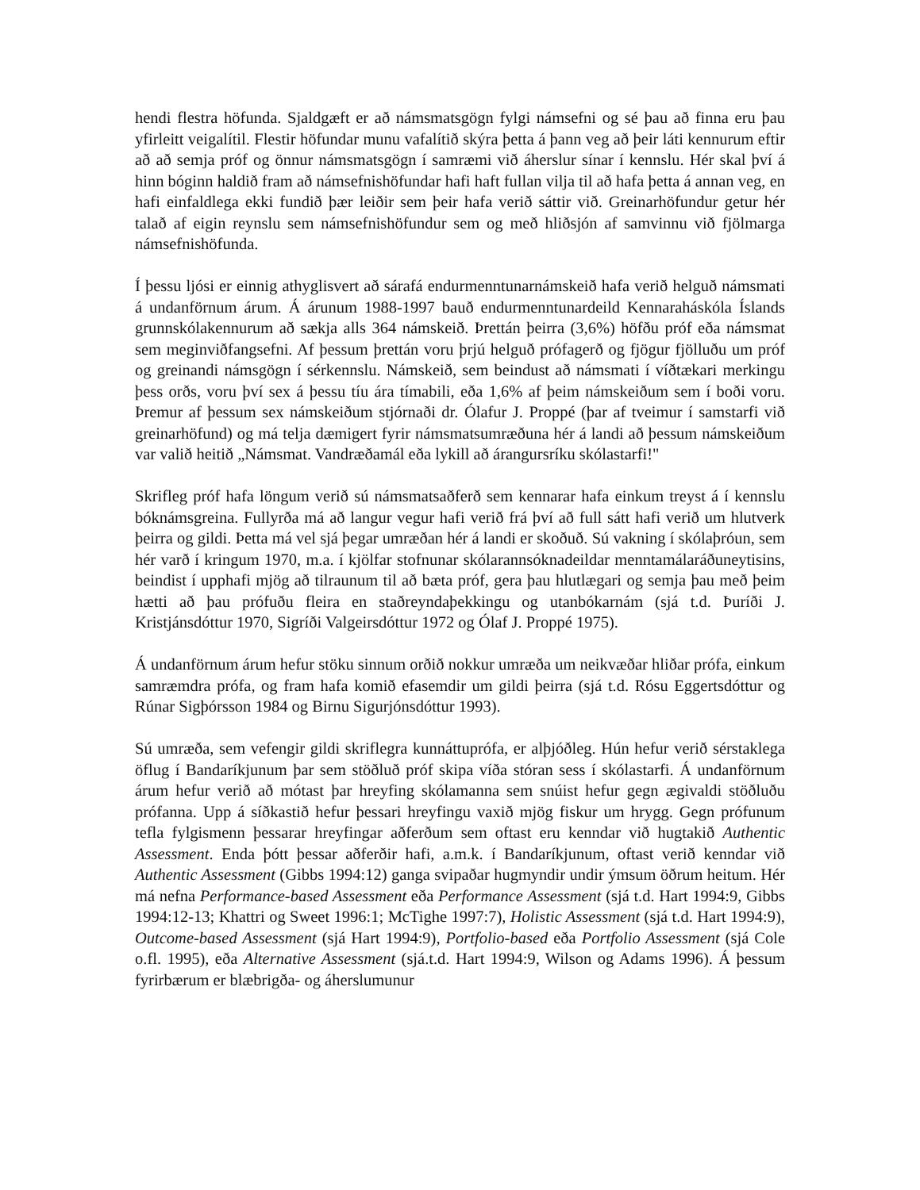hendi flestra höfunda. Sjaldgæft er að námsmatsgögn fylgi námsefni og sé þau að finna eru þau yfirleitt veigalítil. Flestir höfundar munu vafalítið skýra þetta á þann veg að þeir láti kennurum eftir að að semja próf og önnur námsmatsgögn í samræmi við áherslur sínar í kennslu. Hér skal því á hinn bóginn haldið fram að námsefnishöfundar hafi haft fullan vilja til að hafa þetta á annan veg, en hafi einfaldlega ekki fundið þær leiðir sem þeir hafa verið sáttir við. Greinarhöfundur getur hér talað af eigin reynslu sem námsefnishöfundur sem og með hliðsjón af samvinnu við fjölmarga námsefnishöfunda.
Í þessu ljósi er einnig athyglisvert að sárafá endurmenntunarnámskeið hafa verið helguð námsmati á undanförnum árum. Á árunum 1988-1997 bauð endurmenntunardeild Kennaraháskóla Íslands grunnskólakennurum að sækja alls 364 námskeið. Þrettán þeirra (3,6%) höfðu próf eða námsmat sem meginviðfangsefni. Af þessum þrettán voru þrjú helguð prófagerð og fjögur fjölluðu um próf og greinandi námsgögn í sérkennslu. Námskeið, sem beindust að námsmati í víðtækari merkingu þess orðs, voru því sex á þessu tíu ára tímabili, eða 1,6% af þeim námskeiðum sem í boði voru. Þremur af þessum sex námskeiðum stjórnaði dr. Ólafur J. Proppé (þar af tveimur í samstarfi við greinarhöfund) og má telja dæmigert fyrir námsmatsumræðuna hér á landi að þessum námskeiðum var valið heitið „Námsmat. Vandræðamál eða lykill að árangursríku skólastarfi!"
Skrifleg próf hafa löngum verið sú námsmatsaðferð sem kennarar hafa einkum treyst á í kennslu bóknámsgreina. Fullyrða má að langur vegur hafi verið frá því að full sátt hafi verið um hlutverk þeirra og gildi. Þetta má vel sjá þegar umræðan hér á landi er skoðuð. Sú vakning í skólaþróun, sem hér varð í kringum 1970, m.a. í kjölfar stofnunar skólarannsóknadeildar menntamálaráðuneytisins, beindist í upphafi mjög að tilraunum til að bæta próf, gera þau hlutlægari og semja þau með þeim hætti að þau prófuðu fleira en staðreyndaþekkingu og utanbókarnám (sjá t.d. Þuríði J. Kristjánsdóttur 1970, Sigríði Valgeirsdóttur 1972 og Ólaf J. Proppé 1975).
Á undanförnum árum hefur stöku sinnum orðið nokkur umræða um neikvæðar hliðar prófa, einkum samræmdra prófa, og fram hafa komið efasemdir um gildi þeirra (sjá t.d. Rósu Eggertsdóttur og Rúnar Sigþórsson 1984 og Birnu Sigurjónsdóttur 1993).
Sú umræða, sem vefengir gildi skriflegra kunnáttuprófa, er alþjóðleg. Hún hefur verið sérstaklega öflug í Bandaríkjunum þar sem stöðluð próf skipa víða stóran sess í skólastarfi. Á undanförnum árum hefur verið að mótast þar hreyfing skólamanna sem snúist hefur gegn ægivaldi stöðluðu prófanna. Upp á síðkastið hefur þessari hreyfingu vaxið mjög fiskur um hrygg. Gegn prófunum tefla fylgismenn þessarar hreyfingar aðferðum sem oftast eru kenndar við hugtakið Authentic Assessment. Enda þótt þessar aðferðir hafi, a.m.k. í Bandaríkjunum, oftast verið kenndar við Authentic Assessment (Gibbs 1994:12) ganga svipaðar hugmyndir undir ýmsum öðrum heitum. Hér má nefna Performance-based Assessment eða Performance Assessment (sjá t.d. Hart 1994:9, Gibbs 1994:12-13; Khattri og Sweet 1996:1; McTighe 1997:7), Holistic Assessment (sjá t.d. Hart 1994:9), Outcome-based Assessment (sjá Hart 1994:9), Portfolio-based eða Portfolio Assessment (sjá Cole o.fl. 1995), eða Alternative Assessment (sjá.t.d. Hart 1994:9, Wilson og Adams 1996). Á þessum fyrirbærum er blæbrigða- og áherslumunur